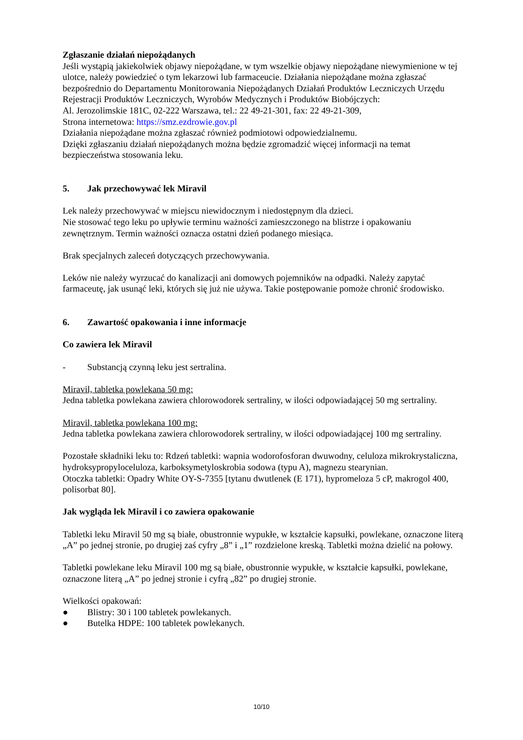Zgłaszanie działań niepożądanych
Jeśli wystąpią jakiekolwiek objawy niepożądane, w tym wszelkie objawy niepożądane niewymienione w tej ulotce, należy powiedzieć o tym lekarzowi lub farmaceucie. Działania niepożądane można zgłaszać bezpośrednio do Departamentu Monitorowania Niepożądanych Działań Produktów Leczniczych Urzędu Rejestracji Produktów Leczniczych, Wyrobów Medycznych i Produktów Biobójczych:
Al. Jerozolimskie 181C, 02-222 Warszawa, tel.: 22 49-21-301, fax: 22 49-21-309,
Strona internetowa: https://smz.ezdrowie.gov.pl
Działania niepożądane można zgłaszać również podmiotowi odpowiedzialnemu.
Dzięki zgłaszaniu działań niepożądanych można będzie zgromadzić więcej informacji na temat bezpieczeństwa stosowania leku.
5. Jak przechowywać lek Miravil
Lek należy przechowywać w miejscu niewidocznym i niedostępnym dla dzieci.
Nie stosować tego leku po upływie terminu ważności zamieszczonego na blistrze i opakowaniu zewnętrznym. Termin ważności oznacza ostatni dzień podanego miesiąca.
Brak specjalnych zaleceń dotyczących przechowywania.
Leków nie należy wyrzucać do kanalizacji ani domowych pojemników na odpadki. Należy zapytać farmaceutę, jak usunąć leki, których się już nie używa. Takie postępowanie pomoże chronić środowisko.
6. Zawartość opakowania i inne informacje
Co zawiera lek Miravil
- Substancją czynną leku jest sertralina.
Miravil, tabletka powlekana 50 mg:
Jedna tabletka powlekana zawiera chlorowodorek sertraliny, w ilości odpowiadającej 50 mg sertraliny.
Miravil, tabletka powlekana 100 mg:
Jedna tabletka powlekana zawiera chlorowodorek sertraliny, w ilości odpowiadającej 100 mg sertraliny.
Pozostałe składniki leku to: Rdzeń tabletki: wapnia wodorofosforan dwuwodny, celuloza mikrokrystaliczna, hydroksypropyloceluloza, karboksymetyloskrobia sodowa (typu A), magnezu stearynian.
Otoczka tabletki: Opadry White OY-S-7355 [tytanu dwutlenek (E 171), hypromeloza 5 cP, makrogol 400, polisorbat 80].
Jak wygląda lek Miravil i co zawiera opakowanie
Tabletki leku Miravil 50 mg są białe, obustronnie wypukłe, w kształcie kapsułki, powlekane, oznaczone literą „A” po jednej stronie, po drugiej zaś cyfry „8” i „1” rozdzielone kreską. Tabletki można dzielić na połowy.
Tabletki powlekane leku Miravil 100 mg są białe, obustronnie wypukłe, w kształcie kapsułki, powlekane, oznaczone literą „A” po jednej stronie i cyfrą „82” po drugiej stronie.
Wielkości opakowań:
● Blistry: 30 i 100 tabletek powlekanych.
● Butelka HDPE: 100 tabletek powlekanych.
10/10